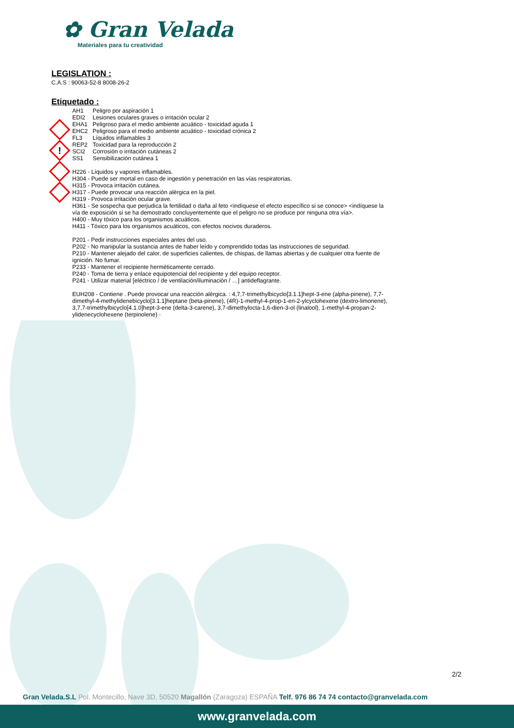✿ Gran Velada
Materiales para tu creatividad
!
LEGISLATION :
C.A.S : 90063-52-8 8008-26-2
Etiquetado :
AH1 Peligro por aspiración 1
EDI2 Lesiones oculares graves o irritación ocular 2
EHA1 Peligroso para el medio ambiente acuático - toxicidad aguda 1
EHC2 Peligroso para el medio ambiente acuático - toxicidad crónica 2
FL3 Líquidos inflamables 3
REP2 Toxicidad para la reproducción 2
SCI2 Corrosión o irritación cutáneas 2
SS1 Sensibilización cutánea 1
H226 - Líquidos y vapores inflamables.
H304 - Puede ser mortal en caso de ingestión y penetración en las vías respiratorias.
H315 - Provoca irritación cutánea.
H317 - Puede provocar una reacción alérgica en la piel.
H319 - Provoca irritación ocular grave.
H361 - Se sospecha que perjudica la fertilidad o daña al feto <indíquese el efecto específico si se conoce> <indíquese la vía de exposición si se ha demostrado concluyentemente que el peligro no se produce por ninguna otra vía>.
H400 - Muy tóxico para los organismos acuáticos.
H411 - Tóxico para los organismos acuáticos, con efectos nocivos duraderos.
P201 - Pedir instrucciones especiales antes del uso.
P202 - No manipular la sustancia antes de haber leído y comprendido todas las instrucciones de seguridad.
P210 - Mantener alejado del calor, de superficies calientes, de chispas, de llamas abiertas y de cualquier otra fuente de ignición. No fumar.
P233 - Mantener el recipiente herméticamente cerrado.
P240 - Toma de tierra y enlace equipotencial del recipiente y del equipo receptor.
P241 - Utilizar material [eléctrico / de ventilación/iluminación / …] antideflagrante.
EUH208 - Contiene . Puede provocar una reacción alérgica. : 4,7,7-trimethylbicyclo[3.1.1]hept-3-ene (alpha-pinene), 7,7-dimethyl-4-methylidenebicyclo[3.1.1]heptane (beta-pinene), (4R)-1-methyl-4-prop-1-en-2-ylcyclohexene (dextro-limonene), 3,7,7-trimethylbicyclo[4.1.0]hept-3-ene (delta-3-carene), 3,7-dimethylocta-1,6-dien-3-ol (linalool), 1-methyl-4-propan-2-ylidenecyclohexene (terpinolene) ·
2/2
Gran Velada.S.L Pol. Montecillo, Nave 3D, 50520 Magallón (Zaragoza) ESPAÑA Telf. 976 86 74 74 contacto@granvelada.com
www.granvelada.com